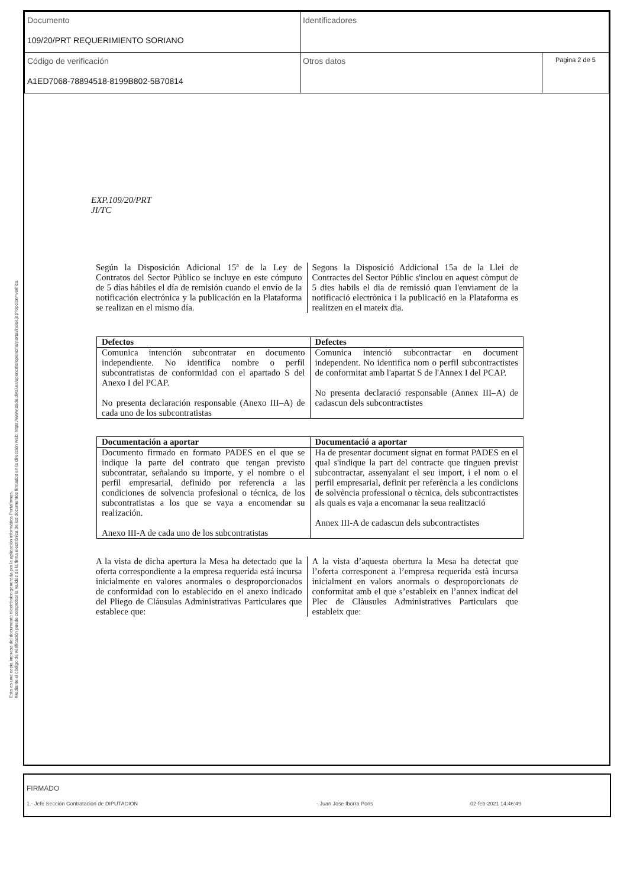| Documento 109/20/PRT REQUERIMIENTO SORIANO | Identificadores | |
| Código de verificación A1ED7068-78894518-8199B802-5B70814 | Otros datos | Pagina 2 de 5 |
Esta es una copia impresa del documento electrónico generada por la aplicación informática Portafirmas.
Mediante el código de verificación puede comprobar la validez de la firma electrónica de los documentos firmados en la dirección web: https://www.sede.dival.es/opencms/opencms/portal/index.jsp?opcion=verifica
EXP.109/20/PRT
JI/TC
Según la Disposición Adicional 15ª de la Ley de Contratos del Sector Público se incluye en este cómputo de 5 días hábiles el día de remisión cuando el envío de la notificación electrónica y la publicación en la Plataforma se realizan en el mismo día.
Segons la Disposició Addicional 15a de la Llei de Contractes del Sector Públic s'inclou en aquest còmput de 5 dies habils el dia de remissió quan l'enviament de la notificació electrònica i la publicació en la Plataforma es realitzen en el mateix dia.
| Defectos | Defectes |
| --- | --- |
| Comunica intención subcontratar en documento independiente. No identifica nombre o perfil subcontratistas de conformidad con el apartado S del Anexo I del PCAP. No presenta declaración responsable (Anexo III–A) de cada uno de los subcontratistas | Comunica intenció subcontractar en document independent. No identifica nom o perfil subcontractistes de conformitat amb l'apartat S de l'Annex I del PCAP. No presenta declaració responsable (Annex III–A) de cadascun dels subcontractistes |
| Documentación a aportar | Documentació a aportar |
| --- | --- |
| Documento firmado en formato PADES en el que se indique la parte del contrato que tengan previsto subcontratar, señalando su importe, y el nombre o el perfil empresarial, definido por referencia a las condiciones de solvencia profesional o técnica, de los subcontratistas a los que se vaya a encomendar su realización. Anexo III-A de cada uno de los subcontratistas | Ha de presentar document signat en format PADES en el qual s'indique la part del contracte que tinguen previst subcontractar, assenyalant el seu import, i el nom o el perfil empresarial, definit per referència a les condicions de solvència professional o tècnica, dels subcontractistes als quals es vaja a encomanar la seua realització Annex III-A de cadascun dels subcontractistes |
A la vista de dicha apertura la Mesa ha detectado que la oferta correspondiente a la empresa requerida está incursa inicialmente en valores anormales o desproporcionados de conformidad con lo establecido en el anexo indicado del Pliego de Cláusulas Administrativas Particulares que establece que:
A la vista d’aquesta obertura la Mesa ha detectat que l’oferta corresponent a l’empresa requerida està incursa inicialment en valors anormals o desproporcionats de conformitat amb el que s’estableix en l’annex indicat del Plec de Clàusules Administratives Particulars que estableix que:
FIRMADO
1.- Jefe Sección Contratación de DIPUTACION - Juan Jose Iborra Pons 02-feb-2021 14:46:49